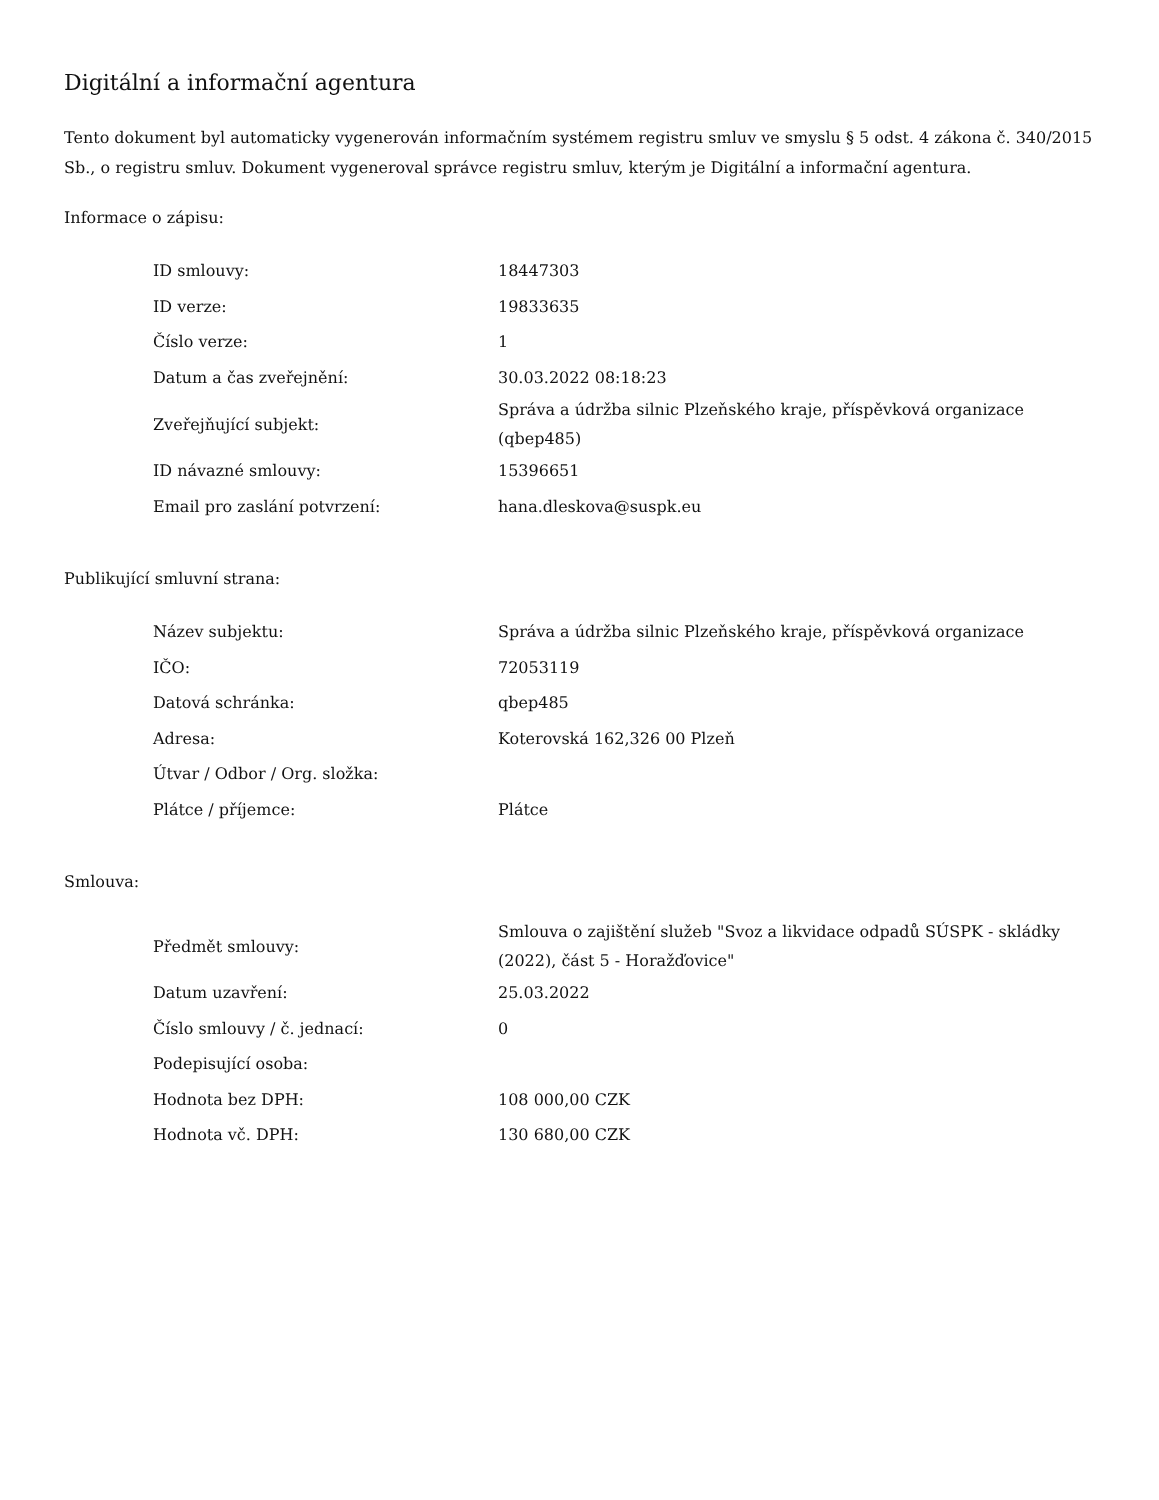Digitální a informační agentura
Tento dokument byl automaticky vygenerován informačním systémem registru smluv ve smyslu § 5 odst. 4 zákona č. 340/2015 Sb., o registru smluv. Dokument vygeneroval správce registru smluv, kterým je Digitální a informační agentura.
Informace o zápisu:
| ID smlouvy: | 18447303 |
| ID verze: | 19833635 |
| Číslo verze: | 1 |
| Datum a čas zveřejnění: | 30.03.2022 08:18:23 |
| Zveřejňující subjekt: | Správa a údržba silnic Plzeňského kraje, příspěvková organizace (qbep485) |
| ID návazné smlouvy: | 15396651 |
| Email pro zaslání potvrzení: | hana.dleskova@suspk.eu |
Publikující smluvní strana:
| Název subjektu: | Správa a údržba silnic Plzeňského kraje, příspěvková organizace |
| IČO: | 72053119 |
| Datová schránka: | qbep485 |
| Adresa: | Koterovská 162,326 00 Plzeň |
| Útvar / Odbor / Org. složka: | |
| Plátce / příjemce: | Plátce |
Smlouva:
| Předmět smlouvy: | Smlouva o zajištění služeb "Svoz a likvidace odpadů SÚSPK - skládky (2022), část 5 - Horažďovice" |
| Datum uzavření: | 25.03.2022 |
| Číslo smlouvy / č. jednací: | 0 |
| Podepisující osoba: | |
| Hodnota bez DPH: | 108 000,00 CZK |
| Hodnota vč. DPH: | 130 680,00 CZK |